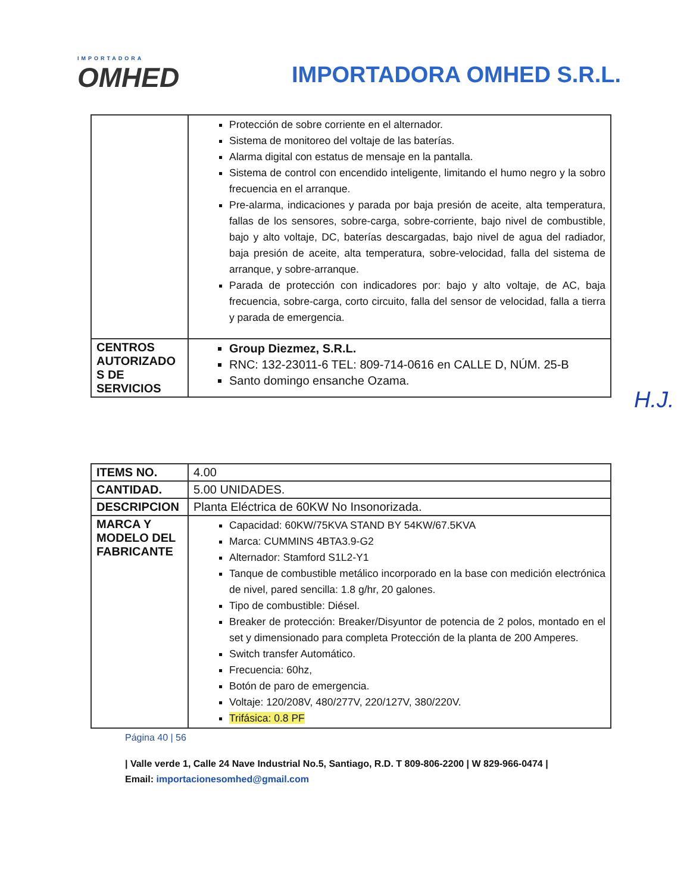IMPORTADORA
OMHED
IMPORTADORA OMHED S.R.L.
| | Protección de sobre corriente en el alternador. Sistema de monitoreo del voltaje de las baterías. Alarma digital con estatus de mensaje en la pantalla. Sistema de control con encendido inteligente, limitando el humo negro y la sobro frecuencia en el arranque. Pre-alarma, indicaciones y parada por baja presión de aceite, alta temperatura, fallas de los sensores, sobre-carga, sobre-corriente, bajo nivel de combustible, bajo y alto voltaje, DC, baterías descargadas, bajo nivel de agua del radiador, baja presión de aceite, alta temperatura, sobre-velocidad, falla del sistema de arranque, y sobre-arranque. Parada de protección con indicadores por: bajo y alto voltaje, de AC, baja frecuencia, sobre-carga, corto circuito, falla del sensor de velocidad, falla a tierra y parada de emergencia. |
| CENTROS AUTORIZADO S DE SERVICIOS | Group Diezmez, S.R.L. RNC: 132-23011-6 TEL: 809-714-0616 en CALLE D, NÚM. 25-B Santo domingo ensanche Ozama. |
H.J.
| ITEMS NO. | 4.00 |
| CANTIDAD. | 5.00 UNIDADES. |
| DESCRIPCION | Planta Eléctrica de 60KW No Insonorizada. |
| MARCA Y MODELO DEL FABRICANTE | Capacidad: 60KW/75KVA STAND BY 54KW/67.5KVA Marca: CUMMINS 4BTA3.9-G2 Alternador: Stamford S1L2-Y1 Tanque de combustible metálico incorporado en la base con medición electrónica de nivel, pared sencilla: 1.8 g/hr, 20 galones. Tipo de combustible: Diésel. Breaker de protección: Breaker/Disyuntor de potencia de 2 polos, montado en el set y dimensionado para completa Protección de la planta de 200 Amperes. Switch transfer Automático. Frecuencia: 60hz, Botón de paro de emergencia. Voltaje: 120/208V, 480/277V, 220/127V, 380/220V. Trifásica: 0.8 PF |
Página 40 | 56
| Valle verde 1, Calle 24 Nave Industrial No.5, Santiago, R.D. T 809-806-2200 | W 829-966-0474 | Email: importacionesomhed@gmail.com